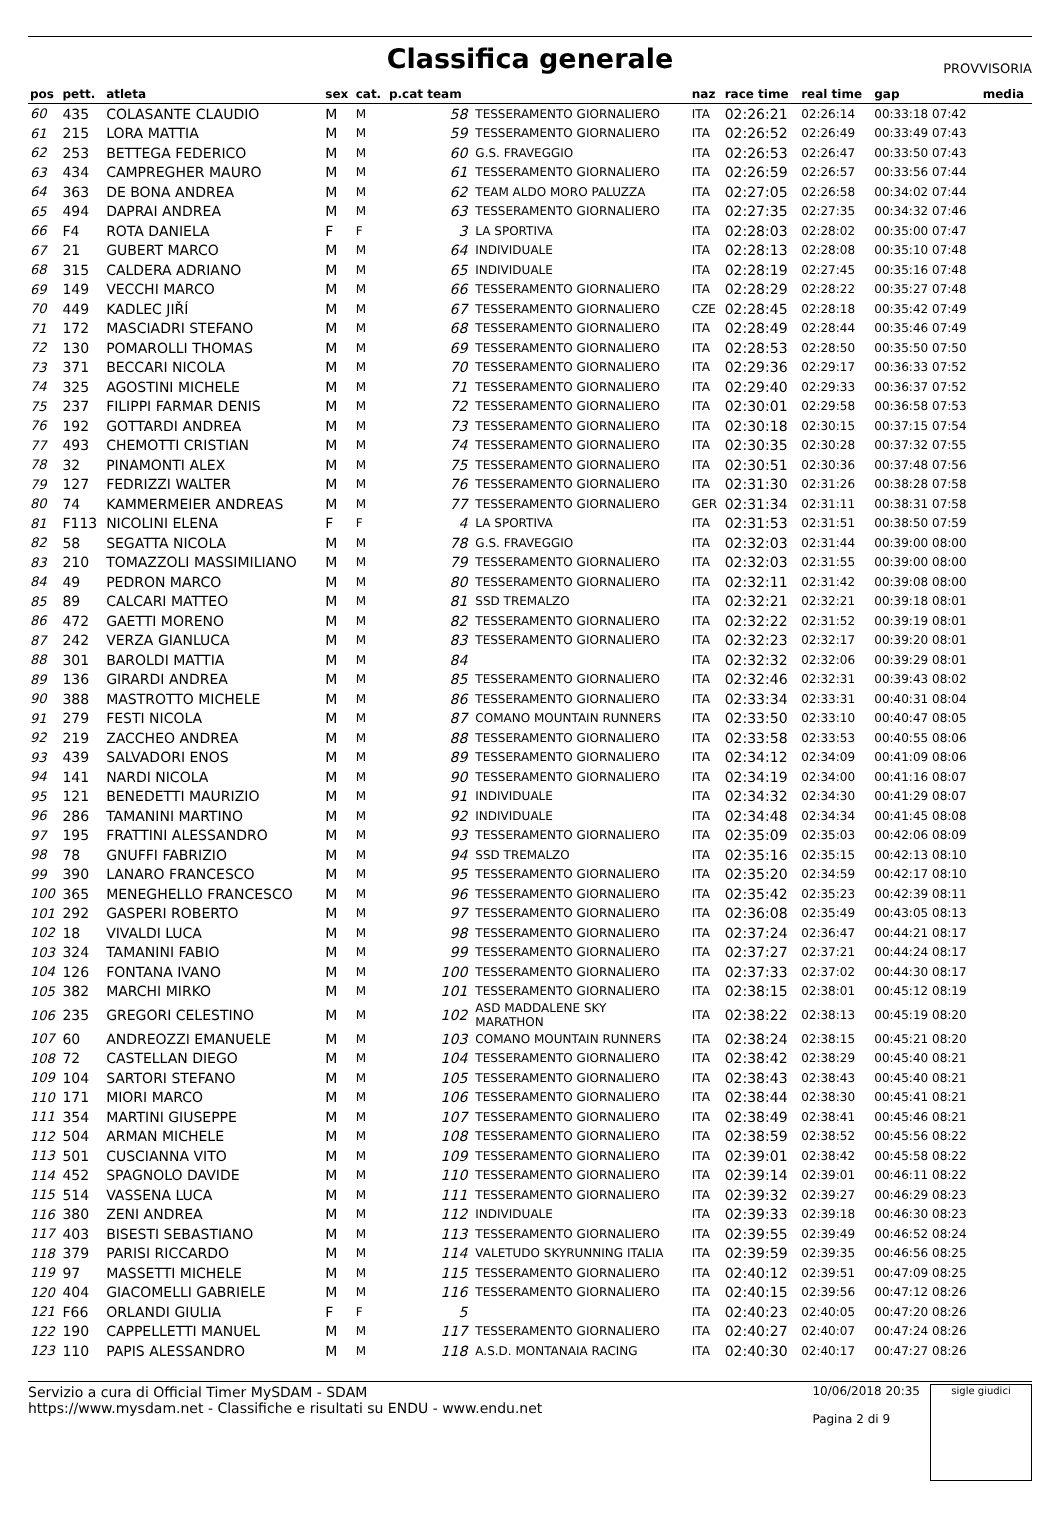Classifica generale
PROVVISORIA
| pos | pett. | atleta | sex | cat. | p.cat team | | naz | race time | real time | gap | media |
| --- | --- | --- | --- | --- | --- | --- | --- | --- | --- | --- | --- |
| 60 | 435 | COLASANTE CLAUDIO | M | M | 58 | TESSERAMENTO GIORNALIERO | ITA | 02:26:21 | 02:26:14 | 00:33:18 07:42 | |
| 61 | 215 | LORA MATTIA | M | M | 59 | TESSERAMENTO GIORNALIERO | ITA | 02:26:52 | 02:26:49 | 00:33:49 07:43 | |
| 62 | 253 | BETTEGA FEDERICO | M | M | 60 | G.S. FRAVEGGIO | ITA | 02:26:53 | 02:26:47 | 00:33:50 07:43 | |
| 63 | 434 | CAMPREGHER MAURO | M | M | 61 | TESSERAMENTO GIORNALIERO | ITA | 02:26:59 | 02:26:57 | 00:33:56 07:44 | |
| 64 | 363 | DE BONA ANDREA | M | M | 62 | TEAM ALDO MORO PALUZZA | ITA | 02:27:05 | 02:26:58 | 00:34:02 07:44 | |
| 65 | 494 | DAPRAI ANDREA | M | M | 63 | TESSERAMENTO GIORNALIERO | ITA | 02:27:35 | 02:27:35 | 00:34:32 07:46 | |
| 66 | F4 | ROTA DANIELA | F | F | 3 | LA SPORTIVA | ITA | 02:28:03 | 02:28:02 | 00:35:00 07:47 | |
| 67 | 21 | GUBERT MARCO | M | M | 64 | INDIVIDUALE | ITA | 02:28:13 | 02:28:08 | 00:35:10 07:48 | |
| 68 | 315 | CALDERA ADRIANO | M | M | 65 | INDIVIDUALE | ITA | 02:28:19 | 02:27:45 | 00:35:16 07:48 | |
| 69 | 149 | VECCHI MARCO | M | M | 66 | TESSERAMENTO GIORNALIERO | ITA | 02:28:29 | 02:28:22 | 00:35:27 07:48 | |
| 70 | 449 | KADLEC JIŘÍ | M | M | 67 | TESSERAMENTO GIORNALIERO | CZE | 02:28:45 | 02:28:18 | 00:35:42 07:49 | |
| 71 | 172 | MASCIADRI STEFANO | M | M | 68 | TESSERAMENTO GIORNALIERO | ITA | 02:28:49 | 02:28:44 | 00:35:46 07:49 | |
| 72 | 130 | POMAROLLI THOMAS | M | M | 69 | TESSERAMENTO GIORNALIERO | ITA | 02:28:53 | 02:28:50 | 00:35:50 07:50 | |
| 73 | 371 | BECCARI NICOLA | M | M | 70 | TESSERAMENTO GIORNALIERO | ITA | 02:29:36 | 02:29:17 | 00:36:33 07:52 | |
| 74 | 325 | AGOSTINI MICHELE | M | M | 71 | TESSERAMENTO GIORNALIERO | ITA | 02:29:40 | 02:29:33 | 00:36:37 07:52 | |
| 75 | 237 | FILIPPI FARMAR DENIS | M | M | 72 | TESSERAMENTO GIORNALIERO | ITA | 02:30:01 | 02:29:58 | 00:36:58 07:53 | |
| 76 | 192 | GOTTARDI ANDREA | M | M | 73 | TESSERAMENTO GIORNALIERO | ITA | 02:30:18 | 02:30:15 | 00:37:15 07:54 | |
| 77 | 493 | CHEMOTTI CRISTIAN | M | M | 74 | TESSERAMENTO GIORNALIERO | ITA | 02:30:35 | 02:30:28 | 00:37:32 07:55 | |
| 78 | 32 | PINAMONTI ALEX | M | M | 75 | TESSERAMENTO GIORNALIERO | ITA | 02:30:51 | 02:30:36 | 00:37:48 07:56 | |
| 79 | 127 | FEDRIZZI WALTER | M | M | 76 | TESSERAMENTO GIORNALIERO | ITA | 02:31:30 | 02:31:26 | 00:38:28 07:58 | |
| 80 | 74 | KAMMERMEIER ANDREAS | M | M | 77 | TESSERAMENTO GIORNALIERO | GER | 02:31:34 | 02:31:11 | 00:38:31 07:58 | |
| 81 | F113 | NICOLINI ELENA | F | F | 4 | LA SPORTIVA | ITA | 02:31:53 | 02:31:51 | 00:38:50 07:59 | |
| 82 | 58 | SEGATTA NICOLA | M | M | 78 | G.S. FRAVEGGIO | ITA | 02:32:03 | 02:31:44 | 00:39:00 08:00 | |
| 83 | 210 | TOMAZZOLI MASSIMILIANO | M | M | 79 | TESSERAMENTO GIORNALIERO | ITA | 02:32:03 | 02:31:55 | 00:39:00 08:00 | |
| 84 | 49 | PEDRON MARCO | M | M | 80 | TESSERAMENTO GIORNALIERO | ITA | 02:32:11 | 02:31:42 | 00:39:08 08:00 | |
| 85 | 89 | CALCARI MATTEO | M | M | 81 | SSD TREMALZO | ITA | 02:32:21 | 02:32:21 | 00:39:18 08:01 | |
| 86 | 472 | GAETTI MORENO | M | M | 82 | TESSERAMENTO GIORNALIERO | ITA | 02:32:22 | 02:31:52 | 00:39:19 08:01 | |
| 87 | 242 | VERZA GIANLUCA | M | M | 83 | TESSERAMENTO GIORNALIERO | ITA | 02:32:23 | 02:32:17 | 00:39:20 08:01 | |
| 88 | 301 | BAROLDI MATTIA | M | M | 84 | | ITA | 02:32:32 | 02:32:06 | 00:39:29 08:01 | |
| 89 | 136 | GIRARDI ANDREA | M | M | 85 | TESSERAMENTO GIORNALIERO | ITA | 02:32:46 | 02:32:31 | 00:39:43 08:02 | |
| 90 | 388 | MASTROTTO MICHELE | M | M | 86 | TESSERAMENTO GIORNALIERO | ITA | 02:33:34 | 02:33:31 | 00:40:31 08:04 | |
| 91 | 279 | FESTI NICOLA | M | M | 87 | COMANO MOUNTAIN RUNNERS | ITA | 02:33:50 | 02:33:10 | 00:40:47 08:05 | |
| 92 | 219 | ZACCHEO ANDREA | M | M | 88 | TESSERAMENTO GIORNALIERO | ITA | 02:33:58 | 02:33:53 | 00:40:55 08:06 | |
| 93 | 439 | SALVADORI ENOS | M | M | 89 | TESSERAMENTO GIORNALIERO | ITA | 02:34:12 | 02:34:09 | 00:41:09 08:06 | |
| 94 | 141 | NARDI NICOLA | M | M | 90 | TESSERAMENTO GIORNALIERO | ITA | 02:34:19 | 02:34:00 | 00:41:16 08:07 | |
| 95 | 121 | BENEDETTI MAURIZIO | M | M | 91 | INDIVIDUALE | ITA | 02:34:32 | 02:34:30 | 00:41:29 08:07 | |
| 96 | 286 | TAMANINI MARTINO | M | M | 92 | INDIVIDUALE | ITA | 02:34:48 | 02:34:34 | 00:41:45 08:08 | |
| 97 | 195 | FRATTINI ALESSANDRO | M | M | 93 | TESSERAMENTO GIORNALIERO | ITA | 02:35:09 | 02:35:03 | 00:42:06 08:09 | |
| 98 | 78 | GNUFFI FABRIZIO | M | M | 94 | SSD TREMALZO | ITA | 02:35:16 | 02:35:15 | 00:42:13 08:10 | |
| 99 | 390 | LANARO FRANCESCO | M | M | 95 | TESSERAMENTO GIORNALIERO | ITA | 02:35:20 | 02:34:59 | 00:42:17 08:10 | |
| 100 | 365 | MENEGHELLO FRANCESCO | M | M | 96 | TESSERAMENTO GIORNALIERO | ITA | 02:35:42 | 02:35:23 | 00:42:39 08:11 | |
| 101 | 292 | GASPERI ROBERTO | M | M | 97 | TESSERAMENTO GIORNALIERO | ITA | 02:36:08 | 02:35:49 | 00:43:05 08:13 | |
| 102 | 18 | VIVALDI LUCA | M | M | 98 | TESSERAMENTO GIORNALIERO | ITA | 02:37:24 | 02:36:47 | 00:44:21 08:17 | |
| 103 | 324 | TAMANINI FABIO | M | M | 99 | TESSERAMENTO GIORNALIERO | ITA | 02:37:27 | 02:37:21 | 00:44:24 08:17 | |
| 104 | 126 | FONTANA IVANO | M | M | 100 | TESSERAMENTO GIORNALIERO | ITA | 02:37:33 | 02:37:02 | 00:44:30 08:17 | |
| 105 | 382 | MARCHI MIRKO | M | M | 101 | TESSERAMENTO GIORNALIERO | ITA | 02:38:15 | 02:38:01 | 00:45:12 08:19 | |
| 106 | 235 | GREGORI CELESTINO | M | M | 102 | ASD MADDALENE SKY MARATHON | ITA | 02:38:22 | 02:38:13 | 00:45:19 08:20 | |
| 107 | 60 | ANDREOZZI EMANUELE | M | M | 103 | COMANO MOUNTAIN RUNNERS | ITA | 02:38:24 | 02:38:15 | 00:45:21 08:20 | |
| 108 | 72 | CASTELLAN DIEGO | M | M | 104 | TESSERAMENTO GIORNALIERO | ITA | 02:38:42 | 02:38:29 | 00:45:40 08:21 | |
| 109 | 104 | SARTORI STEFANO | M | M | 105 | TESSERAMENTO GIORNALIERO | ITA | 02:38:43 | 02:38:43 | 00:45:40 08:21 | |
| 110 | 171 | MIORI MARCO | M | M | 106 | TESSERAMENTO GIORNALIERO | ITA | 02:38:44 | 02:38:30 | 00:45:41 08:21 | |
| 111 | 354 | MARTINI GIUSEPPE | M | M | 107 | TESSERAMENTO GIORNALIERO | ITA | 02:38:49 | 02:38:41 | 00:45:46 08:21 | |
| 112 | 504 | ARMAN MICHELE | M | M | 108 | TESSERAMENTO GIORNALIERO | ITA | 02:38:59 | 02:38:52 | 00:45:56 08:22 | |
| 113 | 501 | CUSCIANNA VITO | M | M | 109 | TESSERAMENTO GIORNALIERO | ITA | 02:39:01 | 02:38:42 | 00:45:58 08:22 | |
| 114 | 452 | SPAGNOLO DAVIDE | M | M | 110 | TESSERAMENTO GIORNALIERO | ITA | 02:39:14 | 02:39:01 | 00:46:11 08:22 | |
| 115 | 514 | VASSENA LUCA | M | M | 111 | TESSERAMENTO GIORNALIERO | ITA | 02:39:32 | 02:39:27 | 00:46:29 08:23 | |
| 116 | 380 | ZENI ANDREA | M | M | 112 | INDIVIDUALE | ITA | 02:39:33 | 02:39:18 | 00:46:30 08:23 | |
| 117 | 403 | BISESTI SEBASTIANO | M | M | 113 | TESSERAMENTO GIORNALIERO | ITA | 02:39:55 | 02:39:49 | 00:46:52 08:24 | |
| 118 | 379 | PARISI RICCARDO | M | M | 114 | VALETUDO SKYRUNNING ITALIA | ITA | 02:39:59 | 02:39:35 | 00:46:56 08:25 | |
| 119 | 97 | MASSETTI MICHELE | M | M | 115 | TESSERAMENTO GIORNALIERO | ITA | 02:40:12 | 02:39:51 | 00:47:09 08:25 | |
| 120 | 404 | GIACOMELLI GABRIELE | M | M | 116 | TESSERAMENTO GIORNALIERO | ITA | 02:40:15 | 02:39:56 | 00:47:12 08:26 | |
| 121 | F66 | ORLANDI GIULIA | F | F | 5 | | ITA | 02:40:23 | 02:40:05 | 00:47:20 08:26 | |
| 122 | 190 | CAPPELLETTI MANUEL | M | M | 117 | TESSERAMENTO GIORNALIERO | ITA | 02:40:27 | 02:40:07 | 00:47:24 08:26 | |
| 123 | 110 | PAPIS ALESSANDRO | M | M | 118 | A.S.D. MONTANAIA RACING | ITA | 02:40:30 | 02:40:17 | 00:47:27 08:26 | |
Servizio a cura di Official Timer MySDAM - SDAM
https://www.mysdam.net - Classifiche e risultati su ENDU - www.endu.net
10/06/2018 20:35
Pagina 2 di 9
sigle giudici